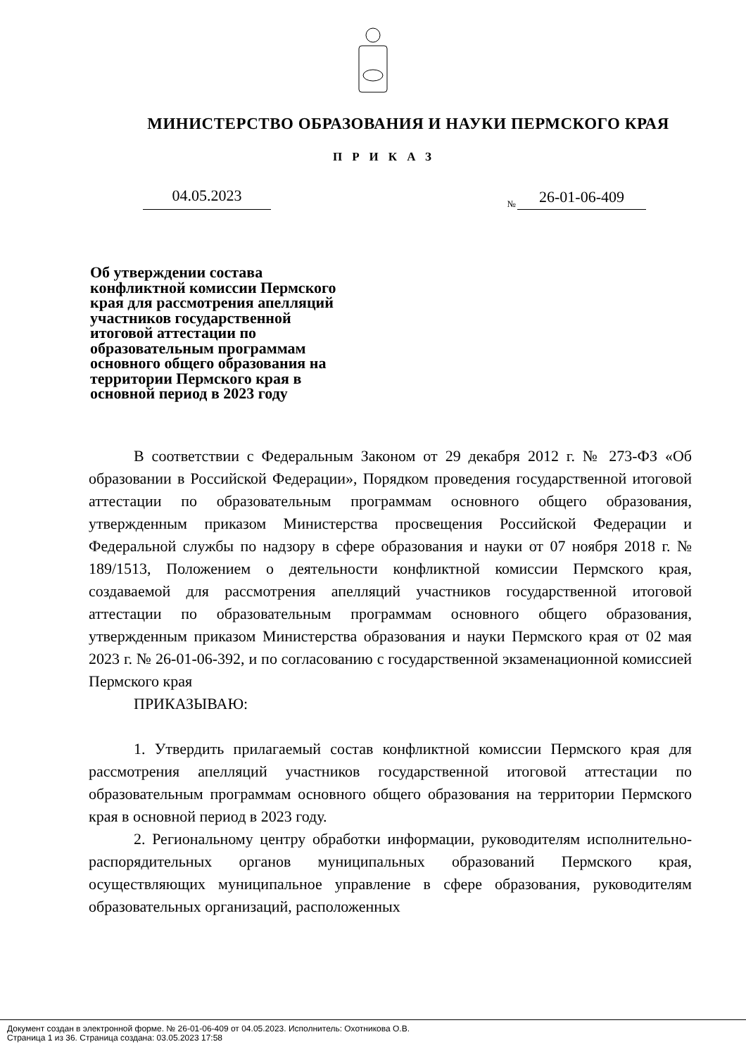МИНИСТЕРСТВО ОБРАЗОВАНИЯ И НАУКИ ПЕРМСКОГО КРАЯ
ПРИКАЗ
04.05.2023
№ 26-01-06-409
Об утверждении состава конфликтной комиссии Пермского края для рассмотрения апелляций участников государственной итоговой аттестации по образовательным программам основного общего образования на территории Пермского края в основной период в 2023 году
В соответствии с Федеральным Законом от 29 декабря 2012 г. № 273-ФЗ «Об образовании в Российской Федерации», Порядком проведения государственной итоговой аттестации по образовательным программам основного общего образования, утвержденным приказом Министерства просвещения Российской Федерации и Федеральной службы по надзору в сфере образования и науки от 07 ноября 2018 г. № 189/1513, Положением о деятельности конфликтной комиссии Пермского края, создаваемой для рассмотрения апелляций участников государственной итоговой аттестации по образовательным программам основного общего образования, утвержденным приказом Министерства образования и науки Пермского края от 02 мая 2023 г. № 26-01-06-392, и по согласованию с государственной экзаменационной комиссией Пермского края
ПРИКАЗЫВАЮ:
1. Утвердить прилагаемый состав конфликтной комиссии Пермского края для рассмотрения апелляций участников государственной итоговой аттестации по образовательным программам основного общего образования на территории Пермского края в основной период в 2023 году.
2. Региональному центру обработки информации, руководителям исполнительно-распорядительных органов муниципальных образований Пермского края, осуществляющих муниципальное управление в сфере образования, руководителям образовательных организаций, расположенных
Документ создан в электронной форме. № 26-01-06-409 от 04.05.2023. Исполнитель: Охотникова О.В.
Страница 1 из 36. Страница создана: 03.05.2023 17:58